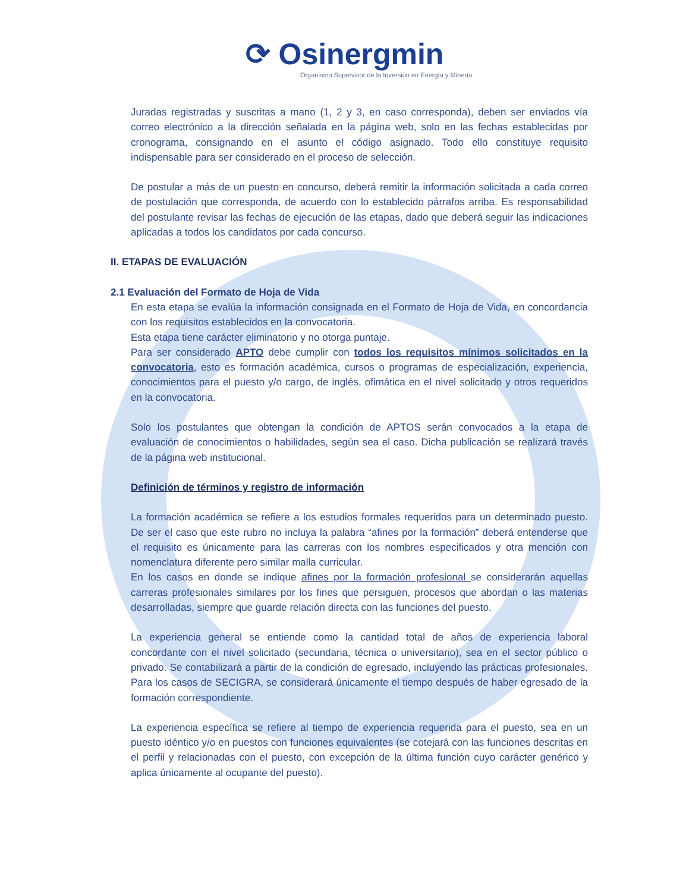⟳ Osinergmin
Organismo Supervisor de la Inversión en Energía y Minería
Juradas registradas y suscritas a mano (1, 2 y 3, en caso corresponda), deben ser enviados vía correo electrónico a la dirección señalada en la página web, solo en las fechas establecidas por cronograma, consignando en el asunto el código asignado. Todo ello constituye requisito indispensable para ser considerado en el proceso de selección.
De postular a más de un puesto en concurso, deberá remitir la información solicitada a cada correo de postulación que corresponda, de acuerdo con lo establecido párrafos arriba. Es responsabilidad del postulante revisar las fechas de ejecución de las etapas, dado que deberá seguir las indicaciones aplicadas a todos los candidatos por cada concurso.
II. ETAPAS DE EVALUACIÓN
2.1 Evaluación del Formato de Hoja de Vida
En esta etapa se evalúa la información consignada en el Formato de Hoja de Vida, en concordancia con los requisitos establecidos en la convocatoria.
Esta etapa tiene carácter eliminatorio y no otorga puntaje.
Para ser considerado APTO debe cumplir con todos los requisitos mínimos solicitados en la convocatoria, esto es formación académica, cursos o programas de especialización, experiencia, conocimientos para el puesto y/o cargo, de inglés, ofimática en el nivel solicitado y otros requeridos en la convocatoria.
Solo los postulantes que obtengan la condición de APTOS serán convocados a la etapa de evaluación de conocimientos o habilidades, según sea el caso. Dicha publicación se realizará través de la página web institucional.
Definición de términos y registro de información
La formación académica se refiere a los estudios formales requeridos para un determinado puesto. De ser el caso que este rubro no incluya la palabra “afines por la formación” deberá entenderse que el requisito es únicamente para las carreras con los nombres especificados y otra mención con nomenclatura diferente pero similar malla curricular.
En los casos en donde se indique afines por la formación profesional se considerarán aquellas carreras profesionales similares por los fines que persiguen, procesos que abordan o las materias desarrolladas, siempre que guarde relación directa con las funciones del puesto.
La experiencia general se entiende como la cantidad total de años de experiencia laboral concordante con el nivel solicitado (secundaria, técnica o universitario), sea en el sector público o privado. Se contabilizará a partir de la condición de egresado, incluyendo las prácticas profesionales. Para los casos de SECIGRA, se considerará únicamente el tiempo después de haber egresado de la formación correspondiente.
La experiencia específica se refiere al tiempo de experiencia requerida para el puesto, sea en un puesto idéntico y/o en puestos con funciones equivalentes (se cotejará con las funciones descritas en el perfil y relacionadas con el puesto, con excepción de la última función cuyo carácter genérico y aplica únicamente al ocupante del puesto).